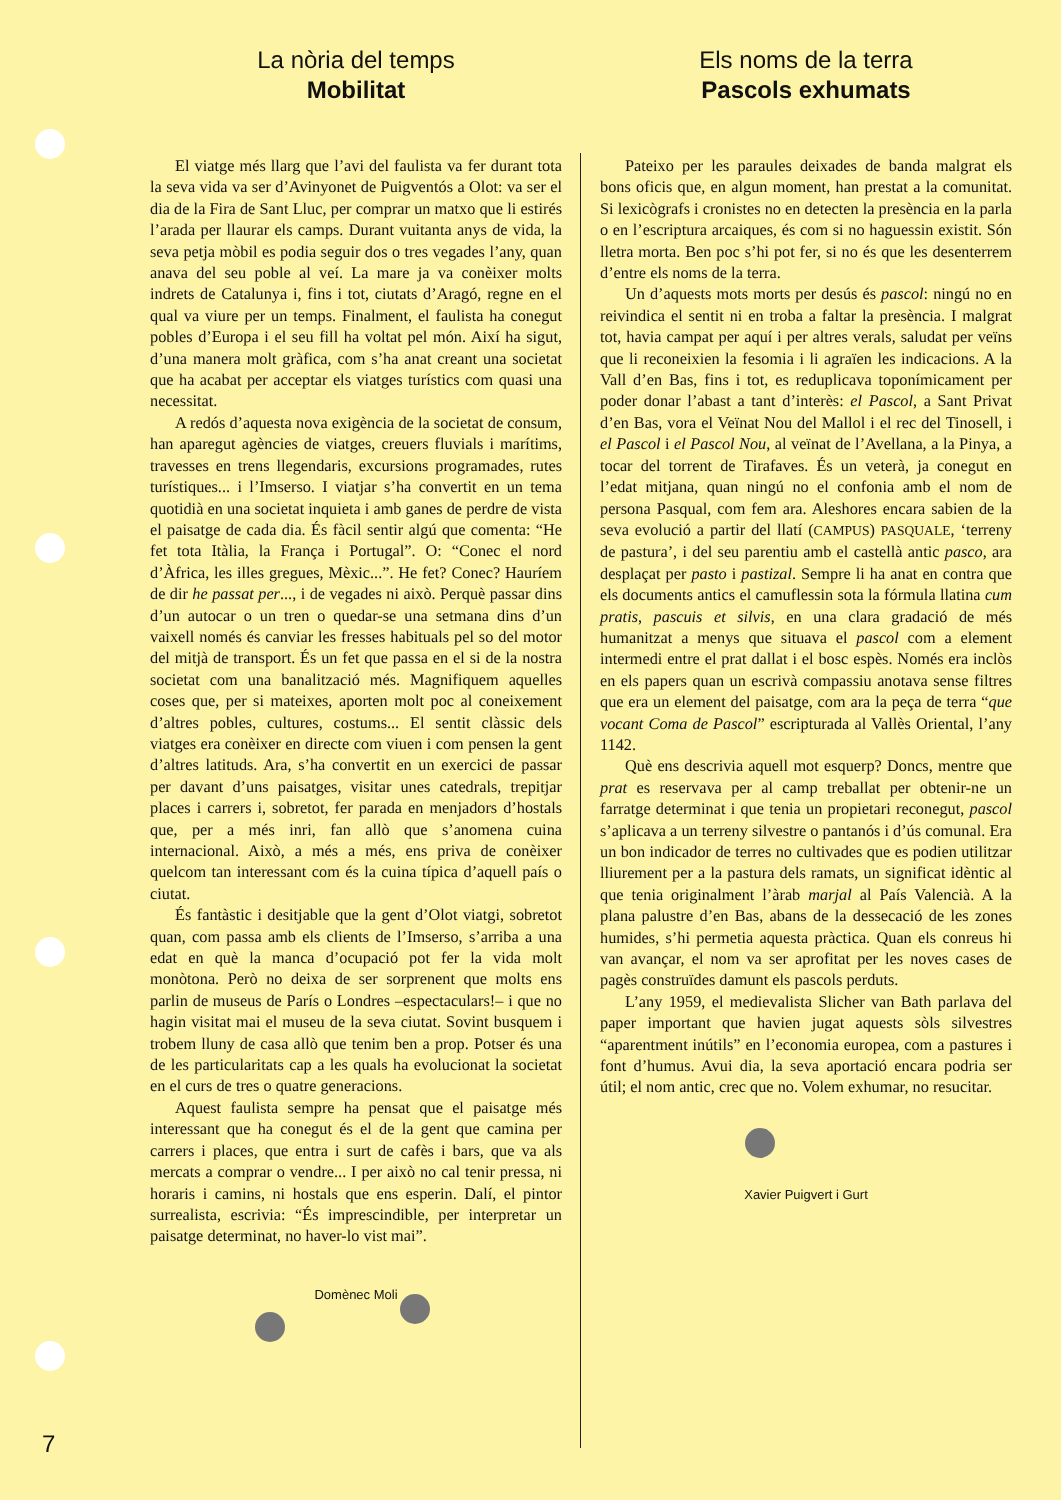La nòria del temps
Mobilitat
El viatge més llarg que l’avi del faulista va fer durant tota la seva vida va ser d’Avinyonet de Puigventós a Olot: va ser el dia de la Fira de Sant Lluc, per comprar un matxo que li estirés l’arada per llaurar els camps. Durant vuitanta anys de vida, la seva petja mòbil es podia seguir dos o tres vegades l’any, quan anava del seu poble al veí. La mare ja va conèixer molts indrets de Catalunya i, fins i tot, ciutats d’Aragó, regne en el qual va viure per un temps. Finalment, el faulista ha conegut pobles d’Europa i el seu fill ha voltat pel món. Així ha sigut, d’una manera molt gràfica, com s’ha anat creant una societat que ha acabat per acceptar els viatges turístics com quasi una necessitat.
A redós d’aquesta nova exigència de la societat de consum, han aparegut agències de viatges, creuers fluvials i marítims, travesses en trens llegendaris, excursions programades, rutes turístiques... i l’Imserso. I viatjar s’ha convertit en un tema quotidià en una societat inquieta i amb ganes de perdre de vista el paisatge de cada dia. És fàcil sentir algú que comenta: “He fet tota Itàlia, la França i Portugal”. O: “Conec el nord d’Àfrica, les illes gregues, Mèxic...”. He fet? Conec? Hauríem de dir he passat per..., i de vegades ni això. Perquè passar dins d’un autocar o un tren o quedar-se una setmana dins d’un vaixell només és canviar les fresses habituals pel so del motor del mitjà de transport. És un fet que passa en el si de la nostra societat com una banalització més. Magnifiquem aquelles coses que, per si mateixes, aporten molt poc al coneixement d’altres pobles, cultures, costums... El sentit clàssic dels viatges era conèixer en directe com viuen i com pensen la gent d’altres latituds. Ara, s’ha convertit en un exercici de passar per davant d’uns paisatges, visitar unes catedrals, trepitjar places i carrers i, sobretot, fer parada en menjadors d’hostals que, per a més inri, fan allò que s’anomena cuina internacional. Això, a més a més, ens priva de conèixer quelcom tan interessant com és la cuina típica d’aquell país o ciutat.
És fantàstic i desitjable que la gent d’Olot viatgi, sobretot quan, com passa amb els clients de l’Imserso, s’arriba a una edat en què la manca d’ocupació pot fer la vida molt monòtona. Però no deixa de ser sorprenent que molts ens parlin de museus de París o Londres –espectaculars!– i que no hagin visitat mai el museu de la seva ciutat. Sovint busquem i trobem lluny de casa allò que tenim ben a prop. Potser és una de les particularitats cap a les quals ha evolucionat la societat en el curs de tres o quatre generacions.
Aquest faulista sempre ha pensat que el paisatge més interessant que ha conegut és el de la gent que camina per carrers i places, que entra i surt de cafès i bars, que va als mercats a comprar o vendre... I per això no cal tenir pressa, ni horaris i camins, ni hostals que ens esperin. Dalí, el pintor surrealista, escrivia: “És imprescindible, per interpretar un paisatge determinat, no haver-lo vist mai”.
Domènec Moli
Els noms de la terra
Pascols exhumats
Pateixo per les paraules deixades de banda malgrat els bons oficis que, en algun moment, han prestat a la comunitat. Si lexicògrafs i cronistes no en detecten la presència en la parla o en l’escriptura arcaiques, és com si no haguessin existit. Són lletra morta. Ben poc s’hi pot fer, si no és que les desenterrem d’entre els noms de la terra.
Un d’aquests mots morts per desús és pascol: ningú no en reivindica el sentit ni en troba a faltar la presència. I malgrat tot, havia campat per aquí i per altres verals, saludat per veïns que li reconeixien la fesomia i li agraïen les indicacions. A la Vall d’en Bas, fins i tot, es reduplicava toponímicament per poder donar l’abast a tant d’interès: el Pascol, a Sant Privat d’en Bas, vora el Veïnat Nou del Mallol i el rec del Tinosell, i el Pascol i el Pascol Nou, al veïnat de l’Avellana, a la Pinya, a tocar del torrent de Tirafaves. És un veterà, ja conegut en l’edat mitjana, quan ningú no el confonia amb el nom de persona Pasqual, com fem ara. Aleshores encara sabien de la seva evolució a partir del llatí (CAMPUS) PASQUALE, ‘terreny de pastura’, i del seu parentiu amb el castellà antic pasco, ara desplaçat per pasto i pastizal. Sempre li ha anat en contra que els documents antics el camuflessin sota la fórmula llatina cum pratis, pascuis et silvis, en una clara gradació de més humanitzat a menys que situava el pascol com a element intermedi entre el prat dallat i el bosc espès. Només era inclòs en els papers quan un escrivà compassiu anotava sense filtres que era un element del paisatge, com ara la peça de terra “que vocant Coma de Pascol” escripturada al Vallès Oriental, l’any 1142.
Què ens descrivia aquell mot esquerp? Doncs, mentre que prat es reservava per al camp treballat per obtenir-ne un farratge determinat i que tenia un propietari reconegut, pascol s’aplicava a un terreny silvestre o pantanós i d’ús comunal. Era un bon indicador de terres no cultivades que es podien utilitzar lliurement per a la pastura dels ramats, un significat idèntic al que tenia originalment l’àrab marjal al País Valencià. A la plana palustre d’en Bas, abans de la dessecació de les zones humides, s’hi permetia aquesta pràctica. Quan els conreus hi van avançar, el nom va ser aprofitat per les noves cases de pagès construïdes damunt els pascols perduts.
L’any 1959, el medievalista Slicher van Bath parlava del paper important que havien jugat aquests sòls silvestres “aparentment inútils” en l’economia europea, com a pastures i font d’humus. Avui dia, la seva aportació encara podria ser útil; el nom antic, crec que no. Volem exhumar, no resucitar.
Xavier Puigvert i Gurt
7